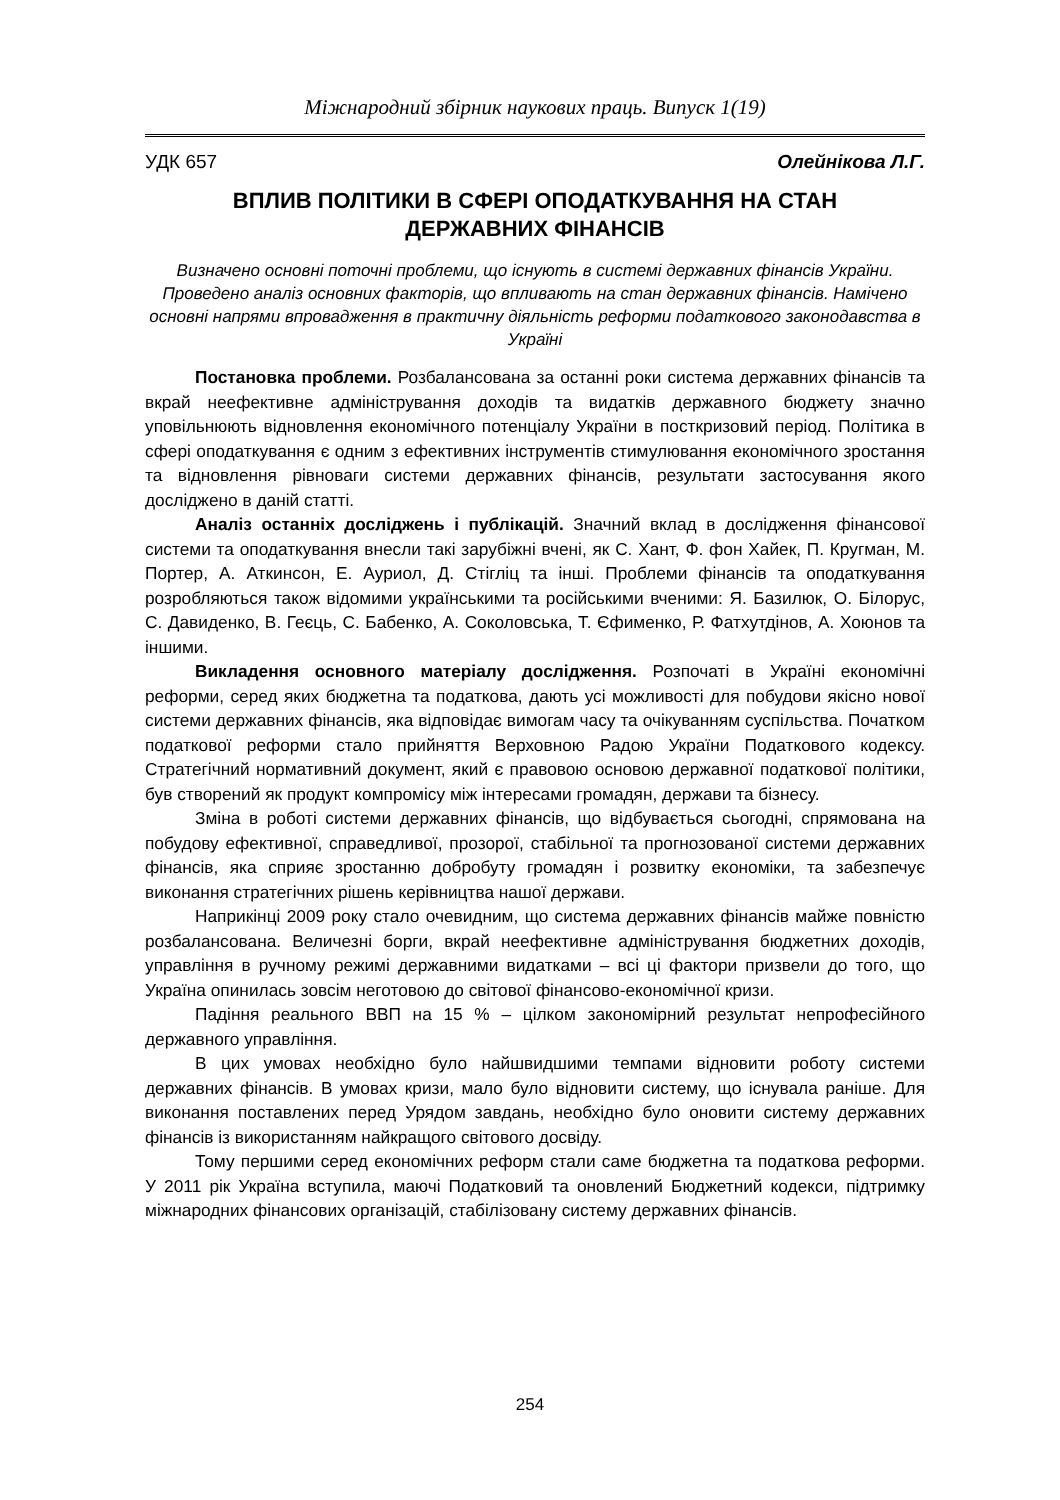Міжнародний збірник наукових праць. Випуск 1(19)
УДК 657 Олейнікова Л.Г.
ВПЛИВ ПОЛІТИКИ В СФЕРІ ОПОДАТКУВАННЯ НА СТАН
ДЕРЖАВНИХ ФІНАНСІВ
Визначено основні поточні проблеми, що існують в системі державних фінансів України. Проведено аналіз основних факторів, що впливають на стан державних фінансів. Намічено основні напрями впровадження в практичну діяльність реформи податкового законодавства в Україні
Постановка проблеми. Розбалансована за останні роки система державних фінансів та вкрай неефективне адміністрування доходів та видатків державного бюджету значно уповільнюють відновлення економічного потенціалу України в посткризовий період. Політика в сфері оподаткування є одним з ефективних інструментів стимулювання економічного зростання та відновлення рівноваги системи державних фінансів, результати застосування якого досліджено в даній статті.
Аналіз останніх досліджень і публікацій. Значний вклад в дослідження фінансової системи та оподаткування внесли такі зарубіжні вчені, як С. Хант, Ф. фон Хайек, П. Кругман, М. Портер, А. Аткинсон, Е. Ауриол, Д. Стігліц та інші. Проблеми фінансів та оподаткування розробляються також відомими українськими та російськими вченими: Я. Базилюк, О. Білорус, С. Давиденко, В. Геєць, С. Бабенко, А. Соколовська, Т. Єфименко, Р. Фатхутдінов, А. Хоюнов та іншими.
Викладення основного матеріалу дослідження. Розпочаті в Україні економічні реформи, серед яких бюджетна та податкова, дають усі можливості для побудови якісно нової системи державних фінансів, яка відповідає вимогам часу та очікуванням суспільства. Початком податкової реформи стало прийняття Верховною Радою України Податкового кодексу. Стратегічний нормативний документ, який є правовою основою державної податкової політики, був створений як продукт компромісу між інтересами громадян, держави та бізнесу.
Зміна в роботі системи державних фінансів, що відбувається сьогодні, спрямована на побудову ефективної, справедливої, прозорої, стабільної та прогнозованої системи державних фінансів, яка сприяє зростанню добробуту громадян і розвитку економіки, та забезпечує виконання стратегічних рішень керівництва нашої держави.
Наприкінці 2009 року стало очевидним, що система державних фінансів майже повністю розбалансована. Величезні борги, вкрай неефективне адміністрування бюджетних доходів, управління в ручному режимі державними видатками – всі ці фактори призвели до того, що Україна опинилась зовсім неготовою до світової фінансово-економічної кризи.
Падіння реального ВВП на 15 % – цілком закономірний результат непрофесійного державного управління.
В цих умовах необхідно було найшвидшими темпами відновити роботу системи державних фінансів. В умовах кризи, мало було відновити систему, що існувала раніше. Для виконання поставлених перед Урядом завдань, необхідно було оновити систему державних фінансів із використанням найкращого світового досвіду.
Тому першими серед економічних реформ стали саме бюджетна та податкова реформи. У 2011 рік Україна вступила, маючі Податковий та оновлений Бюджетний кодекси, підтримку міжнародних фінансових організацій, стабілізовану систему державних фінансів.
254